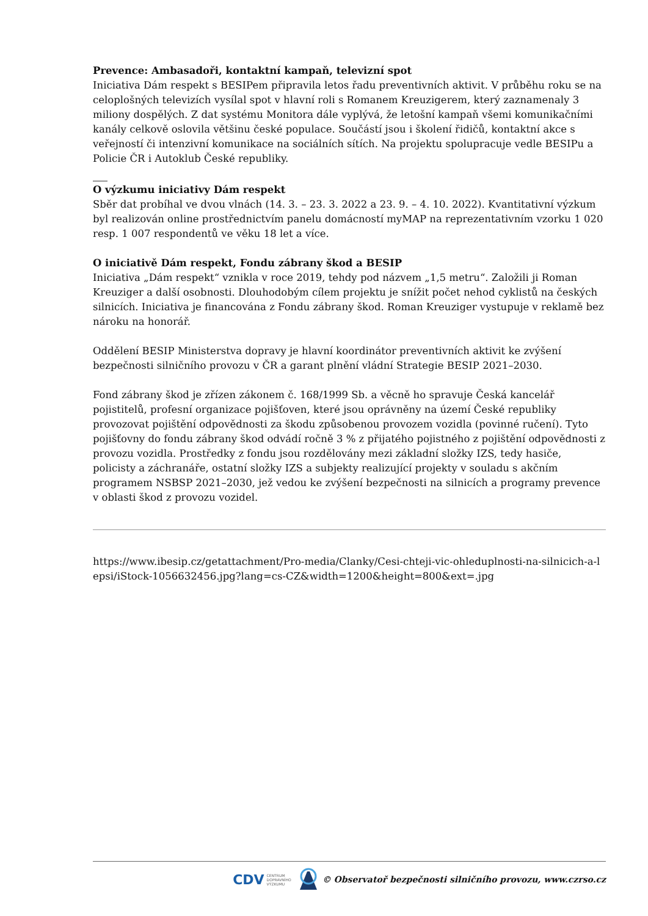Prevence: Ambasadoři, kontaktní kampaň, televizní spot
Iniciativa Dám respekt s BESIPem připravila letos řadu preventivních aktivit. V průběhu roku se na celoplošných televizích vysílal spot v hlavní roli s Romanem Kreuzigerem, který zaznamenaly 3 miliony dospělých. Z dat systému Monitora dále vyplývá, že letošní kampaň všemi komunikačními kanály celkově oslovila většinu české populace. Součástí jsou i školení řidičů, kontaktní akce s veřejností či intenzivní komunikace na sociálních sítích. Na projektu spolupracuje vedle BESIPu a Policie ČR i Autoklub České republiky.
O výzkumu iniciativy Dám respekt
Sběr dat probíhal ve dvou vlnách (14. 3. – 23. 3. 2022 a 23. 9. – 4. 10. 2022). Kvantitativní výzkum byl realizován online prostřednictvím panelu domácností myMAP na reprezentativním vzorku 1 020 resp. 1 007 respondentů ve věku 18 let a více.
O iniciativě Dám respekt, Fondu zábrany škod a BESIP
Iniciativa „Dám respekt“ vznikla v roce 2019, tehdy pod názvem „1,5 metru“. Založili ji Roman Kreuziger a další osobnosti. Dlouhodobým cílem projektu je snížit počet nehod cyklistů na českých silnicích. Iniciativa je financována z Fondu zábrany škod. Roman Kreuziger vystupuje v reklamě bez nároku na honorář.
Oddělení BESIP Ministerstva dopravy je hlavní koordinátor preventivních aktivit ke zvýšení bezpečnosti silničního provozu v ČR a garant plnění vládní Strategie BESIP 2021–2030.
Fond zábrany škod je zřízen zákonem č. 168/1999 Sb. a věcně ho spravuje Česká kancelář pojistitelů, profesní organizace pojišťoven, které jsou oprávněny na území České republiky provozovat pojištění odpovědnosti za škodu způsobenou provozem vozidla (povinné ručení). Tyto pojišťovny do fondu zábrany škod odvádí ročně 3 % z přijatého pojistného z pojištění odpovědnosti z provozu vozidla. Prostředky z fondu jsou rozdělovány mezi základní složky IZS, tedy hasiče, policisty a záchranáře, ostatní složky IZS a subjekty realizující projekty v souladu s akčním programem NSBSP 2021–2030, jež vedou ke zvýšení bezpečnosti na silnicích a programy prevence v oblasti škod z provozu vozidel.
https://www.ibesip.cz/getattachment/Pro-media/Clanky/Cesi-chteji-vic-ohleduplnosti-na-silnicich-a-lepsi/iStock-1056632456.jpg?lang=cs-CZ&width=1200&height=800&ext=.jpg
CDV CENTRUM
DOPRAVNÍHO
VÝZKUMU © Observatoř bezpečnosti silničního provozu, www.czrso.cz